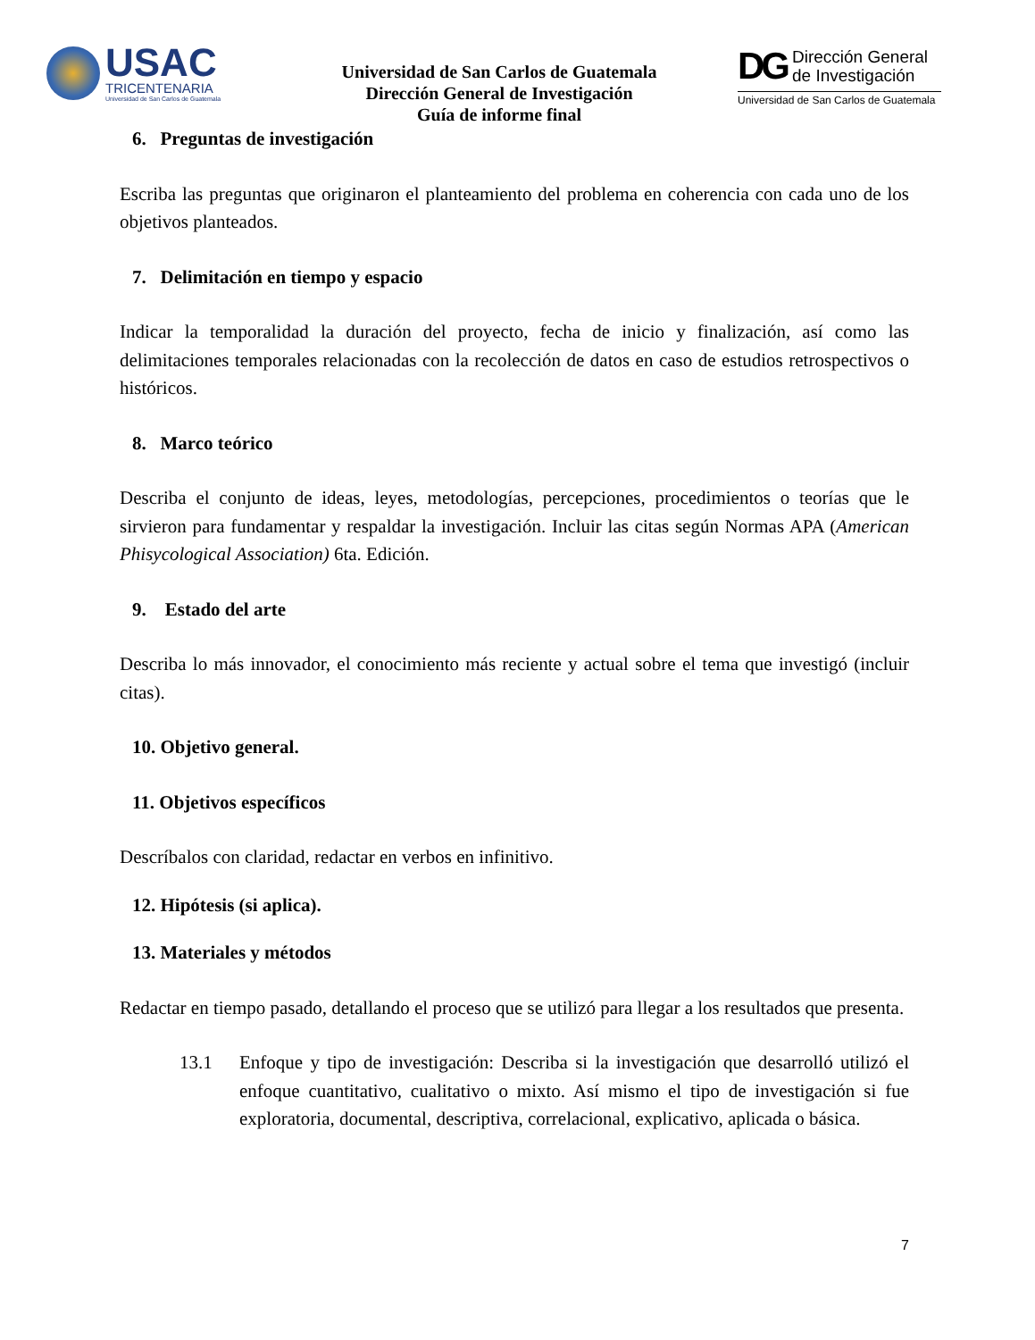USAC
TRICENTENARIA
Universidad de San Carlos de Guatemala
Universidad de San Carlos de Guatemala
Dirección General de Investigación
Guía de informe final
DG Dirección General
de Investigación
Universidad de San Carlos de Guatemala
6. Preguntas de investigación
Escriba las preguntas que originaron el planteamiento del problema en coherencia con cada uno de los objetivos planteados.
7. Delimitación en tiempo y espacio
Indicar la temporalidad la duración del proyecto, fecha de inicio y finalización, así como las delimitaciones temporales relacionadas con la recolección de datos en caso de estudios retrospectivos o históricos.
8. Marco teórico
Describa el conjunto de ideas, leyes, metodologías, percepciones, procedimientos o teorías que le sirvieron para fundamentar y respaldar la investigación. Incluir las citas según Normas APA (American Phisycological Association) 6ta. Edición.
9. Estado del arte
Describa lo más innovador, el conocimiento más reciente y actual sobre el tema que investigó (incluir citas).
10. Objetivo general.
11. Objetivos específicos
Descríbalos con claridad, redactar en verbos en infinitivo.
12. Hipótesis (si aplica).
13. Materiales y métodos
Redactar en tiempo pasado, detallando el proceso que se utilizó para llegar a los resultados que presenta.
13.1 Enfoque y tipo de investigación: Describa si la investigación que desarrolló utilizó el enfoque cuantitativo, cualitativo o mixto. Así mismo el tipo de investigación si fue exploratoria, documental, descriptiva, correlacional, explicativo, aplicada o básica.
7